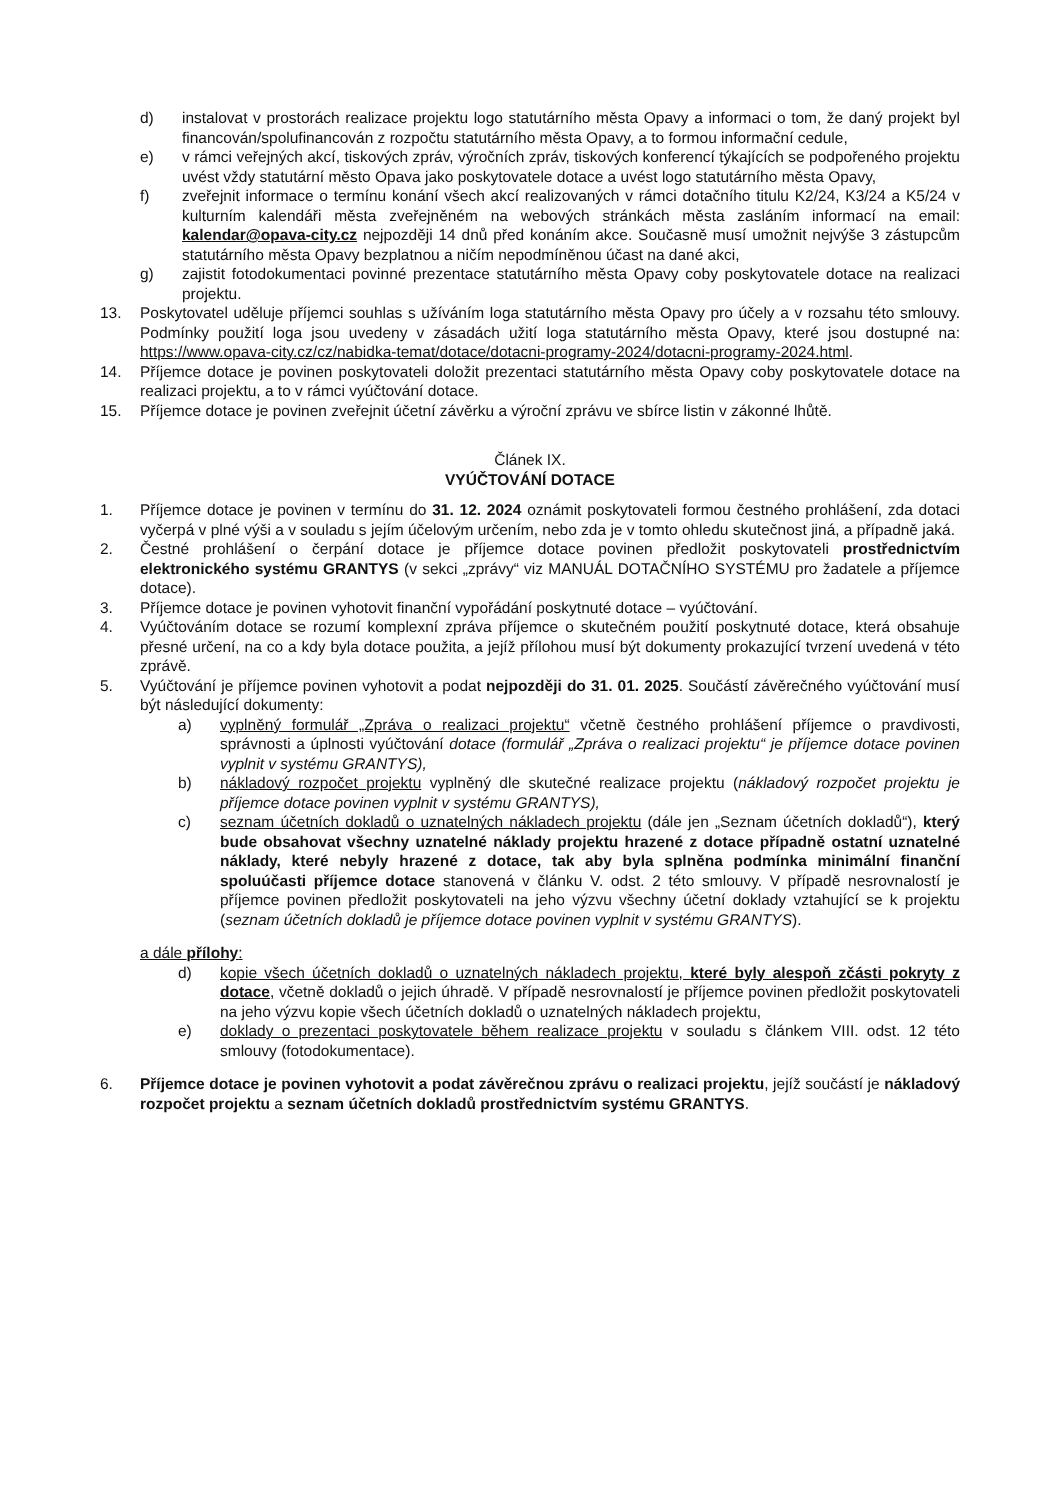d) instalovat v prostorách realizace projektu logo statutárního města Opavy a informaci o tom, že daný projekt byl financován/spolufinancován z rozpočtu statutárního města Opavy, a to formou informační cedule,
e) v rámci veřejných akcí, tiskových zpráv, výročních zpráv, tiskových konferencí týkajících se podpořeného projektu uvést vždy statutární město Opava jako poskytovatele dotace a uvést logo statutárního města Opavy,
f) zveřejnit informace o termínu konání všech akcí realizovaných v rámci dotačního titulu K2/24, K3/24 a K5/24 v kulturním kalendáři města zveřejněném na webových stránkách města zasláním informací na email: kalendar@opava-city.cz nejpozději 14 dnů před konáním akce. Současně musí umožnit nejvýše 3 zástupcům statutárního města Opavy bezplatnou a ničím nepodmíněnou účast na dané akci,
g) zajistit fotodokumentaci povinné prezentace statutárního města Opavy coby poskytovatele dotace na realizaci projektu.
13. Poskytovatel uděluje příjemci souhlas s užíváním loga statutárního města Opavy pro účely a v rozsahu této smlouvy. Podmínky použití loga jsou uvedeny v zásadách užití loga statutárního města Opavy, které jsou dostupné na: https://www.opava-city.cz/cz/nabidka-temat/dotace/dotacni-programy-2024/dotacni-programy-2024.html.
14. Příjemce dotace je povinen poskytovateli doložit prezentaci statutárního města Opavy coby poskytovatele dotace na realizaci projektu, a to v rámci vyúčtování dotace.
15. Příjemce dotace je povinen zveřejnit účetní závěrku a výroční zprávu ve sbírce listin v zákonné lhůtě.
Článek IX.
VYÚČTOVÁNÍ DOTACE
1. Příjemce dotace je povinen v termínu do 31. 12. 2024 oznámit poskytovateli formou čestného prohlášení, zda dotaci vyčerpá v plné výši a v souladu s jejím účelovým určením, nebo zda je v tomto ohledu skutečnost jiná, a případně jaká.
2. Čestné prohlášení o čerpání dotace je příjemce dotace povinen předložit poskytovateli prostřednictvím elektronického systému GRANTYS (v sekci „zprávy“ viz MANUÁL DOTAČNÍHO SYSTÉMU pro žadatele a příjemce dotace).
3. Příjemce dotace je povinen vyhotovit finanční vypořádání poskytnuté dotace – vyúčtování.
4. Vyúčtováním dotace se rozumí komplexní zpráva příjemce o skutečném použití poskytnuté dotace, která obsahuje přesné určení, na co a kdy byla dotace použita, a jejíž přílohou musí být dokumenty prokazující tvrzení uvedená v této zprávě.
5. Vyúčtování je příjemce povinen vyhotovit a podat nejpozději do 31. 01. 2025. Součástí závěrečného vyúčtování musí být následující dokumenty:
a) vyplněný formulář „Zpráva o realizaci projektu“ včetně čestného prohlášení příjemce o pravdivosti, správnosti a úplnosti vyúčtování dotace (formulář „Zpráva o realizaci projektu“ je příjemce dotace povinen vyplnit v systému GRANTYS),
b) nákladový rozpočet projektu vyplněný dle skutečné realizace projektu (nákladový rozpočet projektu je příjemce dotace povinen vyplnit v systému GRANTYS),
c) seznam účetních dokladů o uznatelných nákladech projektu (dále jen „Seznam účetních dokladů“), který bude obsahovat všechny uznatelné náklady projektu hrazené z dotace případně ostatní uznatelné náklady, které nebyly hrazené z dotace, tak aby byla splněna podmínka minimální finanční spoluúčasti příjemce dotace stanovená v článku V. odst. 2 této smlouvy. V případě nesrovnalostí je příjemce povinen předložit poskytovateli na jeho výzvu všechny účetní doklady vztahující se k projektu (seznam účetních dokladů je příjemce dotace povinen vyplnit v systému GRANTYS).
a dále přílohy:
d) kopie všech účetních dokladů o uznatelných nákladech projektu, které byly alespoň zčásti pokryty z dotace, včetně dokladů o jejich úhradě. V případě nesrovnalostí je příjemce povinen předložit poskytovateli na jeho výzvu kopie všech účetních dokladů o uznatelných nákladech projektu,
e) doklady o prezentaci poskytovatele během realizace projektu v souladu s článkem VIII. odst. 12 této smlouvy (fotodokumentace).
6. Příjemce dotace je povinen vyhotovit a podat závěrečnou zprávu o realizaci projektu, jejíž součástí je nákladový rozpočet projektu a seznam účetních dokladů prostřednictvím systému GRANTYS.